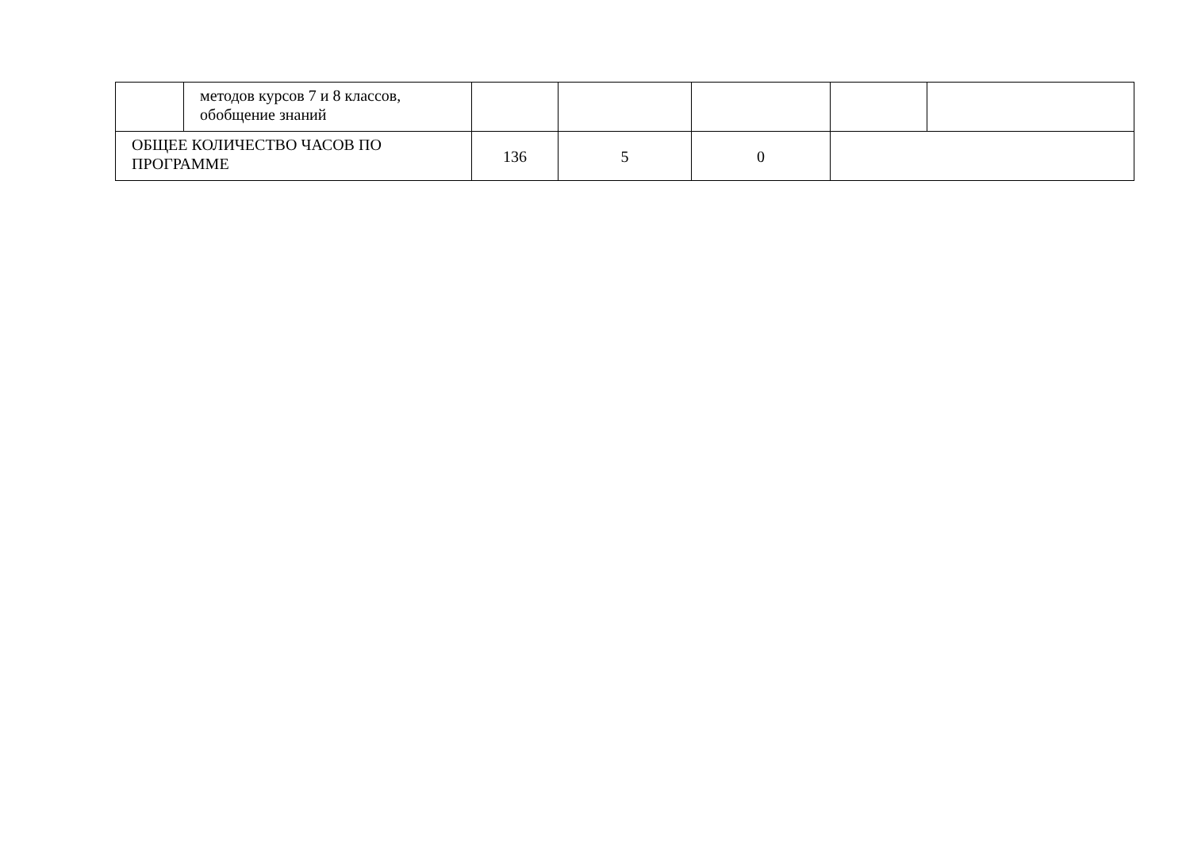| | методов курсов 7 и 8 классов, обобщение знаний | | | | | |
| ОБЩЕЕ КОЛИЧЕСТВО ЧАСОВ ПО ПРОГРАММЕ | | 136 | 5 | 0 | | |